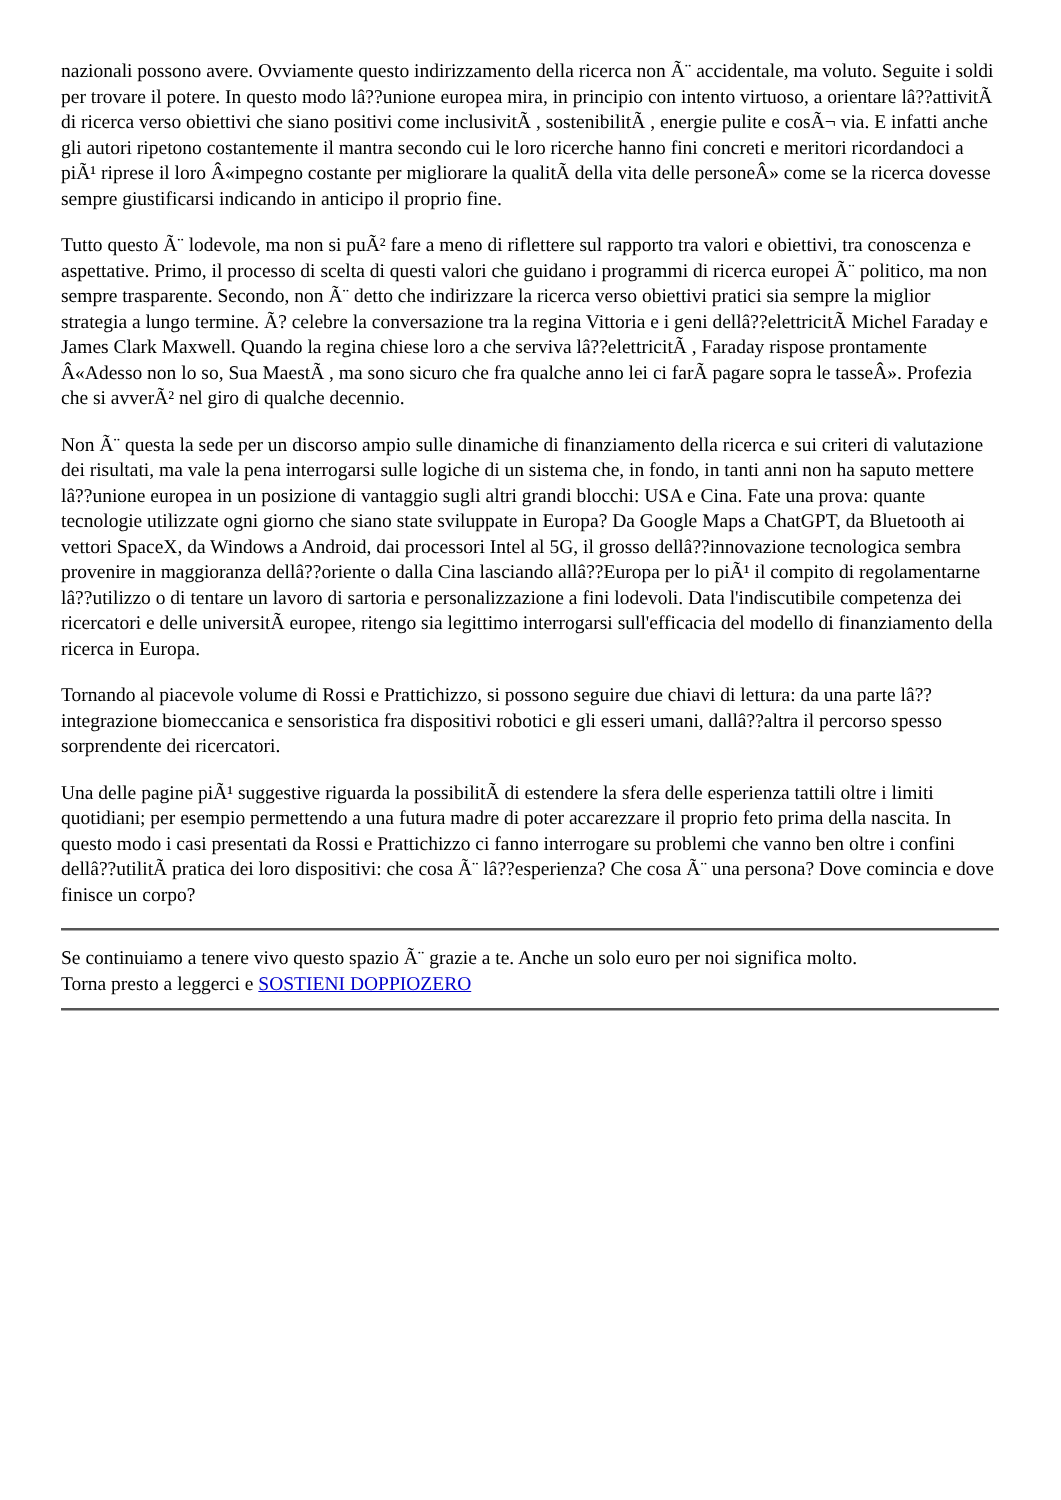nazionali possono avere. Ovviamente questo indirizzamento della ricerca non Ã¨ accidentale, ma voluto. Seguite i soldi per trovare il potere. In questo modo lâ??unione europea mira, in principio con intento virtuoso, a orientare lâ??attivitÃ di ricerca verso obiettivi che siano positivi come inclusivitÃ , sostenibilitÃ , energie pulite e cosÃ¬ via. E infatti anche gli autori ripetono costantemente il mantra secondo cui le loro ricerche hanno fini concreti e meritori ricordandoci a piÃ¹ riprese il loro Â«impegno costante per migliorare la qualitÃ della vita delle personeÂ» come se la ricerca dovesse sempre giustificarsi indicando in anticipo il proprio fine.
Tutto questo Ã¨ lodevole, ma non si puÃ² fare a meno di riflettere sul rapporto tra valori e obiettivi, tra conoscenza e aspettative. Primo, il processo di scelta di questi valori che guidano i programmi di ricerca europei Ã¨ politico, ma non sempre trasparente. Secondo, non Ã¨ detto che indirizzare la ricerca verso obiettivi pratici sia sempre la miglior strategia a lungo termine. Ã? celebre la conversazione tra la regina Vittoria e i geni dellâ??elettricitÃ Michel Faraday e James Clark Maxwell. Quando la regina chiese loro a che serviva lâ??elettricitÃ , Faraday rispose prontamente Â«Adesso non lo so, Sua MaestÃ , ma sono sicuro che fra qualche anno lei ci farÃ pagare sopra le tasseÂ». Profezia che si avverÃ² nel giro di qualche decennio.
Non Ã¨ questa la sede per un discorso ampio sulle dinamiche di finanziamento della ricerca e sui criteri di valutazione dei risultati, ma vale la pena interrogarsi sulle logiche di un sistema che, in fondo, in tanti anni non ha saputo mettere lâ??unione europea in un posizione di vantaggio sugli altri grandi blocchi: USA e Cina. Fate una prova: quante tecnologie utilizzate ogni giorno che siano state sviluppate in Europa? Da Google Maps a ChatGPT, da Bluetooth ai vettori SpaceX, da Windows a Android, dai processori Intel al 5G, il grosso dellâ??innovazione tecnologica sembra provenire in maggioranza dellâ??oriente o dalla Cina lasciando allâ??Europa per lo piÃ¹ il compito di regolamentarne lâ??utilizzo o di tentare un lavoro di sartoria e personalizzazione a fini lodevoli. Data l'indiscutibile competenza dei ricercatori e delle universitÃ europee, ritengo sia legittimo interrogarsi sull'efficacia del modello di finanziamento della ricerca in Europa.
Tornando al piacevole volume di Rossi e Prattichizzo, si possono seguire due chiavi di lettura: da una parte lâ??integrazione biomeccanica e sensoristica fra dispositivi robotici e gli esseri umani, dallâ??altra il percorso spesso sorprendente dei ricercatori.
Una delle pagine piÃ¹ suggestive riguarda la possibilitÃ di estendere la sfera delle esperienza tattili oltre i limiti quotidiani; per esempio permettendo a una futura madre di poter accarezzare il proprio feto prima della nascita. In questo modo i casi presentati da Rossi e Prattichizzo ci fanno interrogare su problemi che vanno ben oltre i confini dellâ??utilitÃ pratica dei loro dispositivi: che cosa Ã¨ lâ??esperienza? Che cosa Ã¨ una persona? Dove comincia e dove finisce un corpo?
Se continuiamo a tenere vivo questo spazio Ã¨ grazie a te. Anche un solo euro per noi significa molto.
Torna presto a leggerci e SOSTIENI DOPPIOZERO